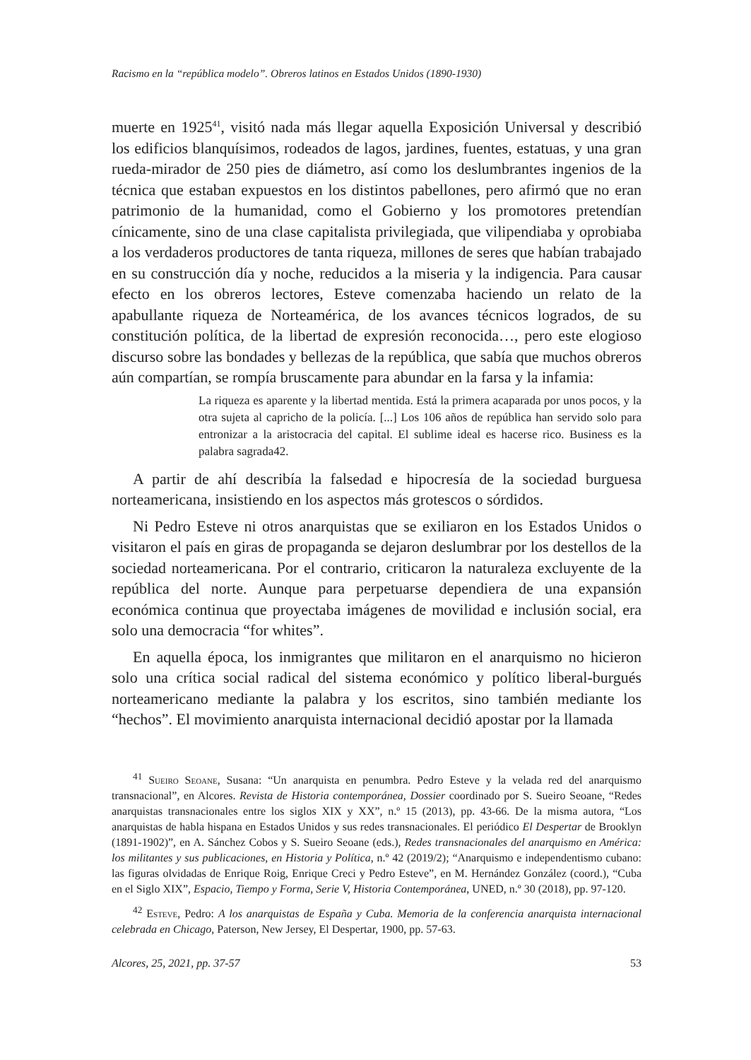Racismo en la “república modelo”. Obreros latinos en Estados Unidos (1890-1930)
muerte en 1925<sup>41</sup>, visitó nada más llegar aquella Exposición Universal y describió los edificios blanquísimos, rodeados de lagos, jardines, fuentes, estatuas, y una gran rueda-mirador de 250 pies de diámetro, así como los deslumbrantes ingenios de la técnica que estaban expuestos en los distintos pabellones, pero afirmó que no eran patrimonio de la humanidad, como el Gobierno y los promotores pretendían cínicamente, sino de una clase capitalista privilegiada, que vilipendiaba y oprobiaba a los verdaderos productores de tanta riqueza, millones de seres que habían trabajado en su construcción día y noche, reducidos a la miseria y la indigencia. Para causar efecto en los obreros lectores, Esteve comenzaba haciendo un relato de la apabullante riqueza de Norteamérica, de los avances técnicos logrados, de su constitución política, de la libertad de expresión reconocida…, pero este elogioso discurso sobre las bondades y bellezas de la república, que sabía que muchos obreros aún compartían, se rompía bruscamente para abundar en la farsa y la infamia:
La riqueza es aparente y la libertad mentida. Está la primera acaparada por unos pocos, y la otra sujeta al capricho de la policía. [...] Los 106 años de república han servido solo para entronizar a la aristocracia del capital. El sublime ideal es hacerse rico. Business es la palabra sagrada42.
A partir de ahí describía la falsedad e hipocresía de la sociedad burguesa norteamericana, insistiendo en los aspectos más grotescos o sórdidos.
Ni Pedro Esteve ni otros anarquistas que se exiliaron en los Estados Unidos o visitaron el país en giras de propaganda se dejaron deslumbrar por los destellos de la sociedad norteamericana. Por el contrario, criticaron la naturaleza excluyente de la república del norte. Aunque para perpetuarse dependiera de una expansión económica continua que proyectaba imágenes de movilidad e inclusión social, era solo una democracia “for whites”.
En aquella época, los inmigrantes que militaron en el anarquismo no hicieron solo una crítica social radical del sistema económico y político liberal-burgués norteamericano mediante la palabra y los escritos, sino también mediante los “hechos”. El movimiento anarquista internacional decidió apostar por la llamada
<sup>41</sup> Sueiro Seoane, Susana: “Un anarquista en penumbra. Pedro Esteve y la velada red del anarquismo transnacional”, en Alcores. Revista de Historia contemporánea, Dossier coordinado por S. Sueiro Seoane, “Redes anarquistas transnacionales entre los siglos XIX y XX”, n.º 15 (2013), pp. 43-66. De la misma autora, “Los anarquistas de habla hispana en Estados Unidos y sus redes transnacionales. El periódico El Despertar de Brooklyn (1891-1902)”, en A. Sánchez Cobos y S. Sueiro Seoane (eds.), Redes transnacionales del anarquismo en América: los militantes y sus publicaciones, en Historia y Política, n.º 42 (2019/2); “Anarquismo e independentismo cubano: las figuras olvidadas de Enrique Roig, Enrique Creci y Pedro Esteve”, en M. Hernández González (coord.), “Cuba en el Siglo XIX”, Espacio, Tiempo y Forma, Serie V, Historia Contemporánea, UNED, n.º 30 (2018), pp. 97-120.
<sup>42</sup> Esteve, Pedro: A los anarquistas de España y Cuba. Memoria de la conferencia anarquista internacional celebrada en Chicago, Paterson, New Jersey, El Despertar, 1900, pp. 57-63.
Alcores, 25, 2021, pp. 37-57 53